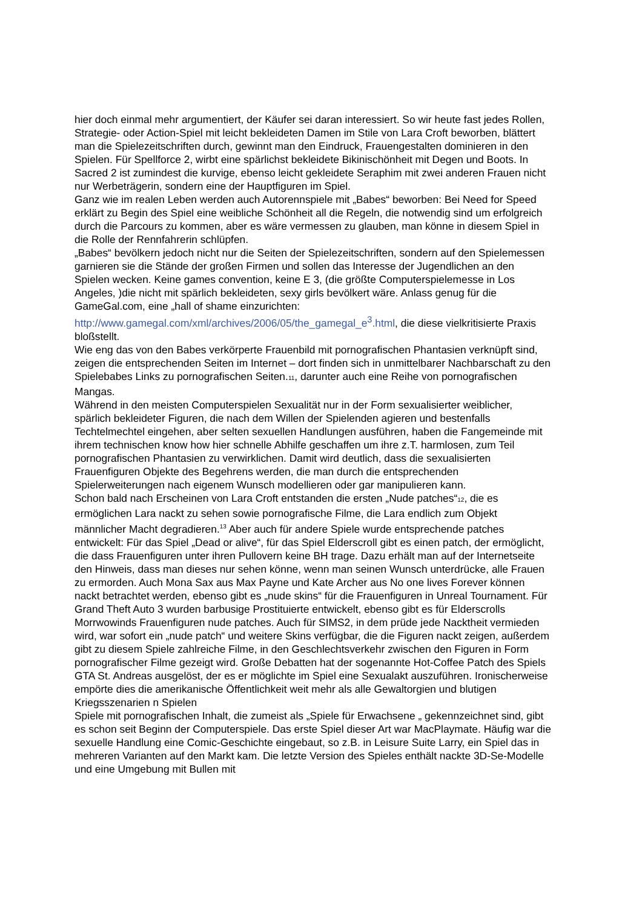hier doch einmal mehr argumentiert, der Käufer sei daran interessiert. So wir heute fast jedes Rollen, Strategie- oder Action-Spiel mit leicht bekleideten Damen im Stile von Lara Croft beworben, blättert man die Spielezeitschriften durch, gewinnt man den Eindruck, Frauengestalten dominieren in den Spielen. Für Spellforce 2, wirbt eine spärlichst bekleidete Bikinischönheit mit Degen und Boots. In Sacred 2 ist zumindest die kurvige, ebenso leicht gekleidete Seraphim mit zwei anderen Frauen nicht nur Werbeträgerin, sondern eine der Hauptfiguren im Spiel.
Ganz wie im realen Leben werden auch Autorennspiele mit „Babes“ beworben: Bei Need for Speed erklärt zu Begin des Spiel eine weibliche Schönheit all die Regeln, die notwendig sind um erfolgreich durch die Parcours zu kommen, aber es wäre vermessen zu glauben, man könne in diesem Spiel in die Rolle der Rennfahrerin schlüpfen.
„Babes“ bevölkern jedoch nicht nur die Seiten der Spielezeitschriften, sondern auf den Spielemessen garnieren sie die Stände der großen Firmen und sollen das Interesse der Jugendlichen an den Spielen wecken. Keine games convention, keine E 3, (die größte Computerspielemesse in Los Angeles, )die nicht mit spärlich bekleideten, sexy girls bevölkert wäre. Anlass genug für die GameGal.com, eine „hall of shame einzurichten: http://www.gamegal.com/xml/archives/2006/05/the_gamegal_e<sup>3</sup>.html, die diese vielkritisierte Praxis bloßstellt.
Wie eng das von den Babes verkörperte Frauenbild mit pornografischen Phantasien verknüpft sind, zeigen die entsprechenden Seiten im Internet – dort finden sich in unmittelbarer Nachbarschaft zu den Spielebabes Links zu pornografischen Seiten.11, darunter auch eine Reihe von pornografischen Mangas.
Während in den meisten Computerspielen Sexualität nur in der Form sexualisierter weiblicher, spärlich bekleideter Figuren, die nach dem Willen der Spielenden agieren und bestenfalls Techtelmechtel eingehen, aber selten sexuellen Handlungen ausführen, haben die Fangemeinde mit ihrem technischen know how hier schnelle Abhilfe geschaffen um ihre z.T. harmlosen, zum Teil pornografischen Phantasien zu verwirklichen. Damit wird deutlich, dass die sexualisierten Frauenfiguren Objekte des Begehrens werden, die man durch die entsprechenden Spielerweiterungen nach eigenem Wunsch modellieren oder gar manipulieren kann.
Schon bald nach Erscheinen von Lara Croft entstanden die ersten „Nude patches“12, die es ermöglichen Lara nackt zu sehen sowie pornografische Filme, die Lara endlich zum Objekt männlicher Macht degradieren.<sup>13</sup> Aber auch für andere Spiele wurde entsprechende patches entwickelt: Für das Spiel „Dead or alive“, für das Spiel Elderscroll gibt es einen patch, der ermöglicht, die dass Frauenfiguren unter ihren Pullovern keine BH trage. Dazu erhält man auf der Internetseite den Hinweis, dass man dieses nur sehen könne, wenn man seinen Wunsch unterdrücke, alle Frauen zu ermorden. Auch Mona Sax aus Max Payne und Kate Archer aus No one lives Forever können nackt betrachtet werden, ebenso gibt es „nude skins“ für die Frauenfiguren in Unreal Tournament. Für Grand Theft Auto 3 wurden barbusige Prostituierte entwickelt, ebenso gibt es für Elderscrolls Morrwowinds Frauenfiguren nude patches. Auch für SIMS2, in dem prüde jede Nacktheit vermieden wird, war sofort ein „nude patch“ und weitere Skins verfügbar, die die Figuren nackt zeigen, außerdem gibt zu diesem Spiele zahlreiche Filme, in den Geschlechtsverkehr zwischen den Figuren in Form pornografischer Filme gezeigt wird. Große Debatten hat der sogenannte Hot-Coffee Patch des Spiels GTA St. Andreas ausgelöst, der es er möglichte im Spiel eine Sexualakt auszuführen. Ironischerweise empörte dies die amerikanische Öffentlichkeit weit mehr als alle Gewaltorgien und blutigen Kriegsszenarien n Spielen
Spiele mit pornografischen Inhalt, die zumeist als „Spiele für Erwachsene „ gekennzeichnet sind, gibt es schon seit Beginn der Computerspiele. Das erste Spiel dieser Art war MacPlaymate. Häufig war die sexuelle Handlung eine Comic-Geschichte eingebaut, so z.B. in Leisure Suite Larry, ein Spiel das in mehreren Varianten auf den Markt kam. Die letzte Version des Spieles enthält nackte 3D-Se-Modelle und eine Umgebung mit Bullen mit